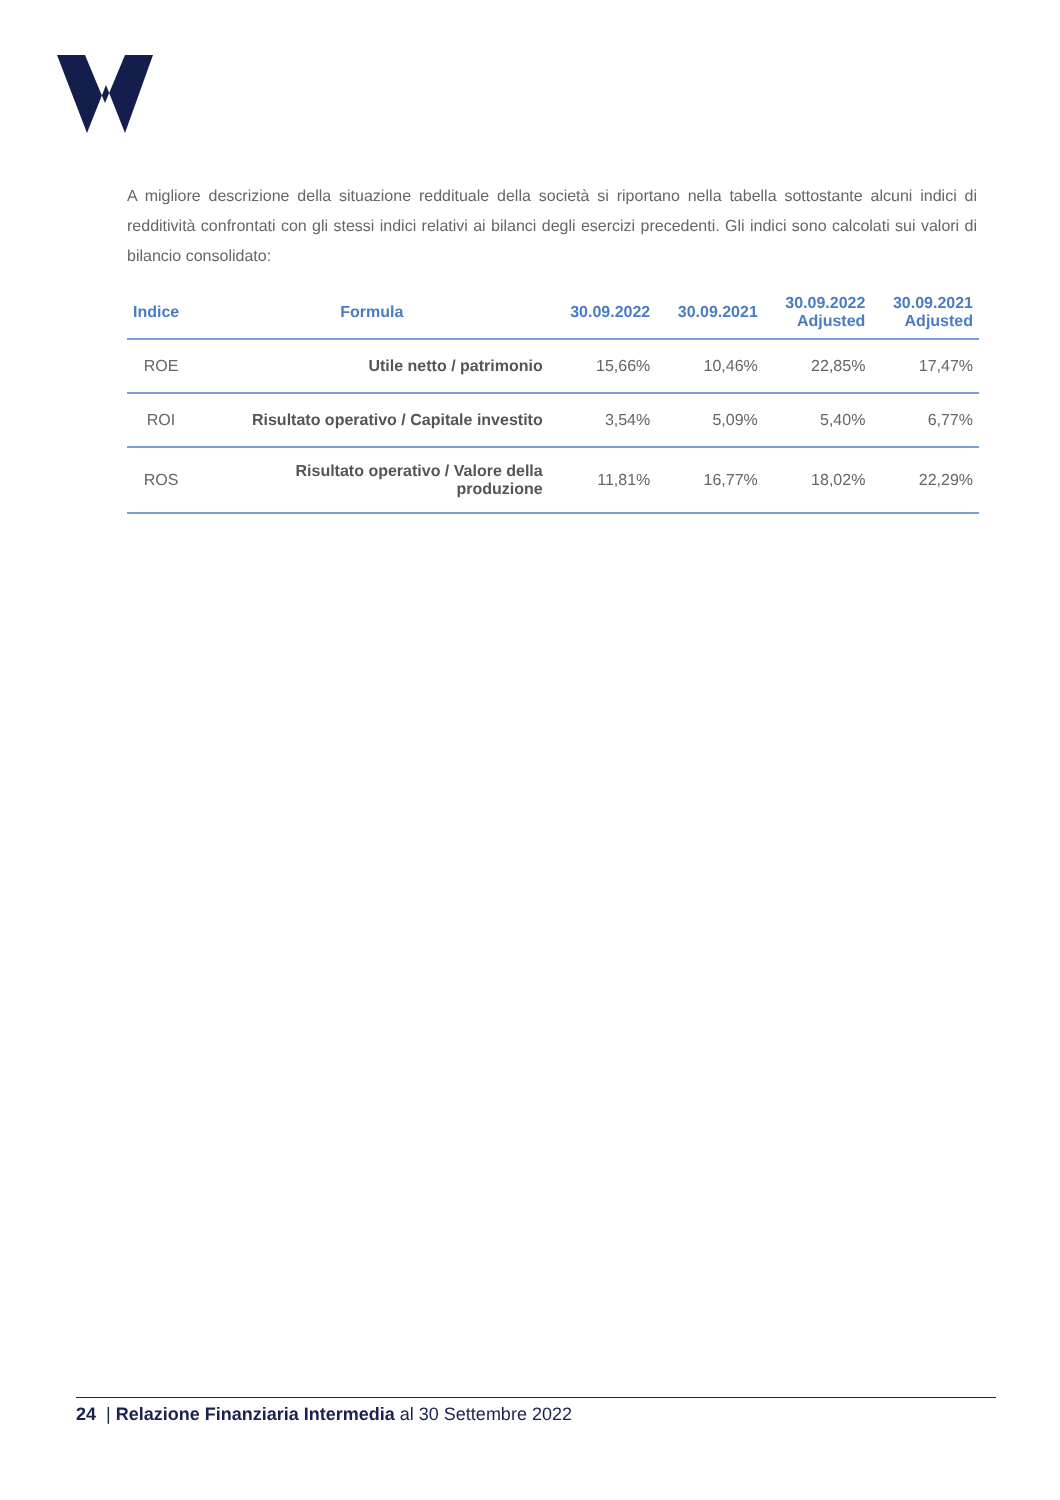A migliore descrizione della situazione reddituale della società si riportano nella tabella sottostante alcuni indici di redditività confrontati con gli stessi indici relativi ai bilanci degli esercizi precedenti. Gli indici sono calcolati sui valori di bilancio consolidato:
| Indice | Formula | 30.09.2022 | 30.09.2021 | 30.09.2022 Adjusted | 30.09.2021 Adjusted |
| --- | --- | --- | --- | --- | --- |
| ROE | Utile netto / patrimonio | 15,66% | 10,46% | 22,85% | 17,47% |
| ROI | Risultato operativo / Capitale investito | 3,54% | 5,09% | 5,40% | 6,77% |
| ROS | Risultato operativo / Valore della produzione | 11,81% | 16,77% | 18,02% | 22,29% |
24 | Relazione Finanziaria Intermedia al 30 Settembre 2022